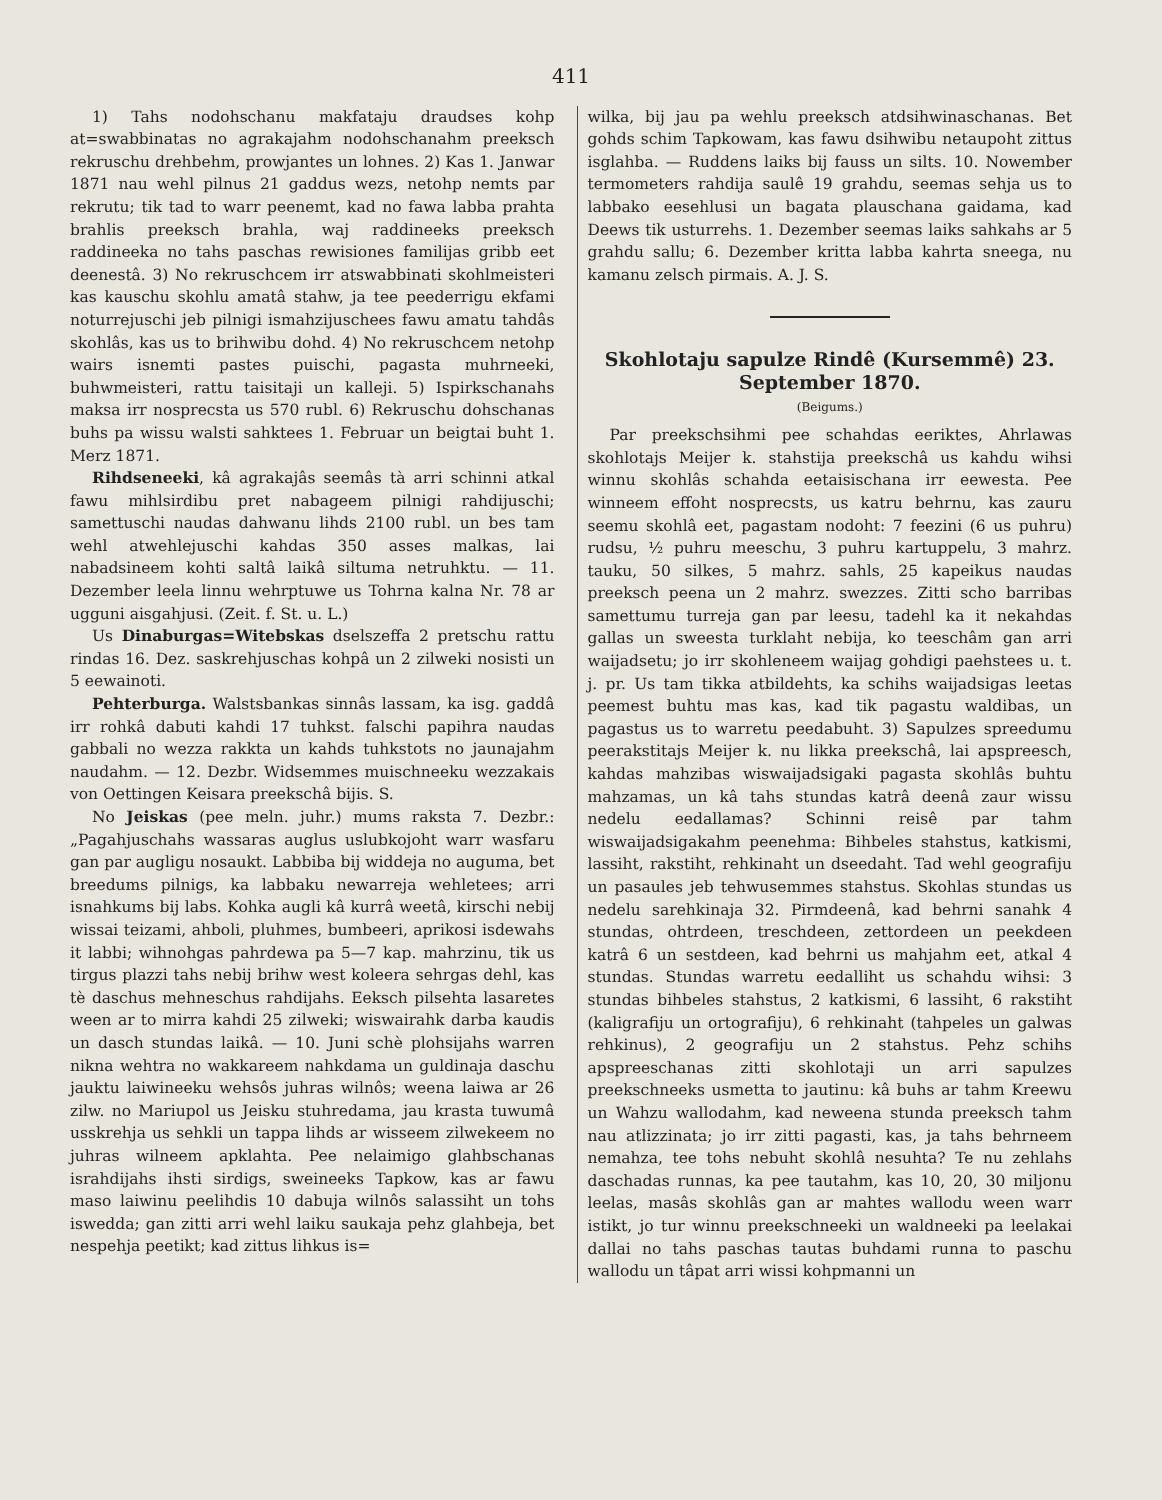411
1) Tahs nodohschanu makfataju draudses kohp at=swabbinatas no agrakajahm nodohschanahm preeksch rekruschu drehbehm, prowjantes un lohnes. 2) Kas 1. Janwar 1871 nau wehl pilnus 21 gaddus wezs, netohp nemts par rekrutu; tik tad to warr peenemt, kad no fawa labba prahta brahlis preeksch brahla, waj raddineeks preeksch raddineeka no tahs paschas rewisiones familijas gribb eet deenestâ. 3) No rekruschcem irr atswabbinati skohlmeisteri kas kauschu skohlu amatâ stahw, ja tee peederrigu ekfami noturrejuschi jeb pilnigi ismahzijuschees fawu amatu tahdâs skohlâs, kas us to brihwibu dohd. 4) No rekruschcem netohp wairs isnemti pastes puischi, pagasta muhrneeki, buhwmeisteri, rattu taisitaji un kalleji. 5) Ispirkschanahs maksa irr nosprecsta us 570 rubl. 6) Rekruschu dohschanas buhs pa wissu walsti sahktees 1. Februar un beigtai buht 1. Merz 1871.
Rihdseneeki, kâ agrakajâs seemâs tà arri schinni atkal fawu mihlsirdibu pret nabageem pilnigi rahdijuschi; samettuschi naudas dahwanu lihds 2100 rubl. un bes tam wehl atwehlejuschi kahdas 350 asses malkas, lai nabadsineem kohti saltâ laikâ siltuma netruhktu. — 11. Dezember leela linnu wehrptuwe us Tohrna kalna Nr. 78 ar ugguni aisgahjusi. (Zeit. f. St. u. L.)
Us Dinaburgas=Witebskas dselszeffa 2 pretschu rattu rindas 16. Dez. saskrehjuschas kohpâ un 2 zilweki nosisti un 5 eewainoti.
Pehterburga. Walstsbankas sinnâs lassam, ka isg. gaddâ irr rohkâ dabuti kahdi 17 tuhkst. falschi papihra naudas gabbali no wezza rakkta un kahds tuhkstots no jaunajahm naudahm. — 12. Dezbr. Widsemmes muischneeku wezzakais von Oettingen Keisara preekschâ bijis. S.
No Jeiskas (pee meln. juhr.) mums raksta 7. Dezbr.: „Pagahjuschahs wassaras auglus uslubkojoht warr wasfaru gan par augligu nosaukt. Labbiba bij widdeja no auguma, bet breedums pilnigs, ka labbaku newarreja wehletees; arri isnahkums bij labs. Kohka augli kâ kurrâ weetâ, kirschi nebij wissai teizami, ahboli, pluhmes, bumbeeri, aprikosi isdewahs it labbi; wihnohgas pahrdewa pa 5—7 kap. mahrzinu, tik us tirgus plazzi tahs nebij brihw west koleera sehrgas dehl, kas tè daschus mehneschus rahdijahs. Eeksch pilsehta lasaretes ween ar to mirra kahdi 25 zilweki; wiswairahk darba kaudis un dasch stundas laikâ. — 10. Juni schè plohsijahs warren nikna wehtra no wakkareem nahkdama un guldinaja daschu jauktu laiwineeku wehsôs juhras wilnôs; weena laiwa ar 26 zilw. no Mariupol us Jeisku stuhredama, jau krasta tuwumâ usskrehja us sehkli un tappa lihds ar wisseem zilwekeem no juhras wilneem apklahta. Pee nelaimigo glahbschanas israhdijahs ihsti sirdigs, sweineeks Tapkow, kas ar fawu maso laiwinu peelihdis 10 dabuja wilnôs salassiht un tohs iswedda; gan zitti arri wehl laiku saukaja pehz glahbeja, bet nespehja peetikt; kad zittus lihkus is=
wilka, bij jau pa wehlu preeksch atdsihwinaschanas. Bet gohds schim Tapkowam, kas fawu dsihwibu netaupoht zittus isglahba. — Ruddens laiks bij fauss un silts. 10. Nowember termometers rahdija saulê 19 grahdu, seemas sehja us to labbako eesehlusi un bagata plauschana gaidama, kad Deews tik usturrehs. 1. Dezember seemas laiks sahkahs ar 5 grahdu sallu; 6. Dezember kritta labba kahrta sneega, nu kamanu zelsch pirmais. A. J. S.
Skohlotaju sapulze Rindê (Kursemmê) 23. September 1870.
(Beigums.)
Par preekschsihmi pee schahdas eeriktes, Ahrlawas skohlotajs Meijer k. stahstija preekschâ us kahdu wihsi winnu skohlâs schahda eetaisischana irr eewesta. Pee winneem effoht nosprecsts, us katru behrnu, kas zauru seemu skohlâ eet, pagastam nodoht: 7 feezini (6 us puhru) rudsu, ½ puhru meeschu, 3 puhru kartuppelu, 3 mahrz. tauku, 50 silkes, 5 mahrz. sahls, 25 kapeikus naudas preeksch peena un 2 mahrz. swezzes. Zitti scho barribas samettumu turreja gan par leesu, tadehl ka it nekahdas gallas un sweesta turklaht nebija, ko teeschâm gan arri waijadsetu; jo irr skohleneem waijag gohdigi paehstees u. t. j. pr. Us tam tikka atbildehts, ka schihs waijadsigas leetas peemest buhtu mas kas, kad tik pagastu waldibas, un pagastus us to warretu peedabuht. 3) Sapulzes spreedumu peerakstitajs Meijer k. nu likka preekschâ, lai apspreesch, kahdas mahzibas wiswaijadsigaki pagasta skohlâs buhtu mahzamas, un kâ tahs stundas katrâ deenâ zaur wissu nedelu eedallamas? Schinni reisê par tahm wiswaijadsigakahm peenehma: Bihbeles stahstus, katkismi, lassiht, rakstiht, rehkinaht un dseedaht. Tad wehl geografiju un pasaules jeb tehwusemmes stahstus. Skohlas stundas us nedelu sarehkinaja 32. Pirmdeenâ, kad behrni sanahk 4 stundas, ohtrdeen, treschdeen, zettordeen un peekdeen katrâ 6 un sestdeen, kad behrni us mahjahm eet, atkal 4 stundas. Stundas warretu eedalliht us schahdu wihsi: 3 stundas bihbeles stahstus, 2 katkismi, 6 lassiht, 6 rakstiht (kaligrafiju un ortografiju), 6 rehkinaht (tahpeles un galwas rehkinus), 2 geografiju un 2 stahstus. Pehz schihs apspreeschanas zitti skohlotaji un arri sapulzes preekschneeks usmetta to jautinu: kâ buhs ar tahm Kreewu un Wahzu wallodahm, kad neweena stunda preeksch tahm nau atlizzinata; jo irr zitti pagasti, kas, ja tahs behrneem nemahza, tee tohs nebuht skohlâ nesuhta? Te nu zehlahs daschadas runnas, ka pee tautahm, kas 10, 20, 30 miljonu leelas, masâs skohlâs gan ar mahtes wallodu ween warr istikt, jo tur winnu preekschneeki un waldneeki pa leelakai dallai no tahs paschas tautas buhdami runna to paschu wallodu un tâpat arri wissi kohpmanni un